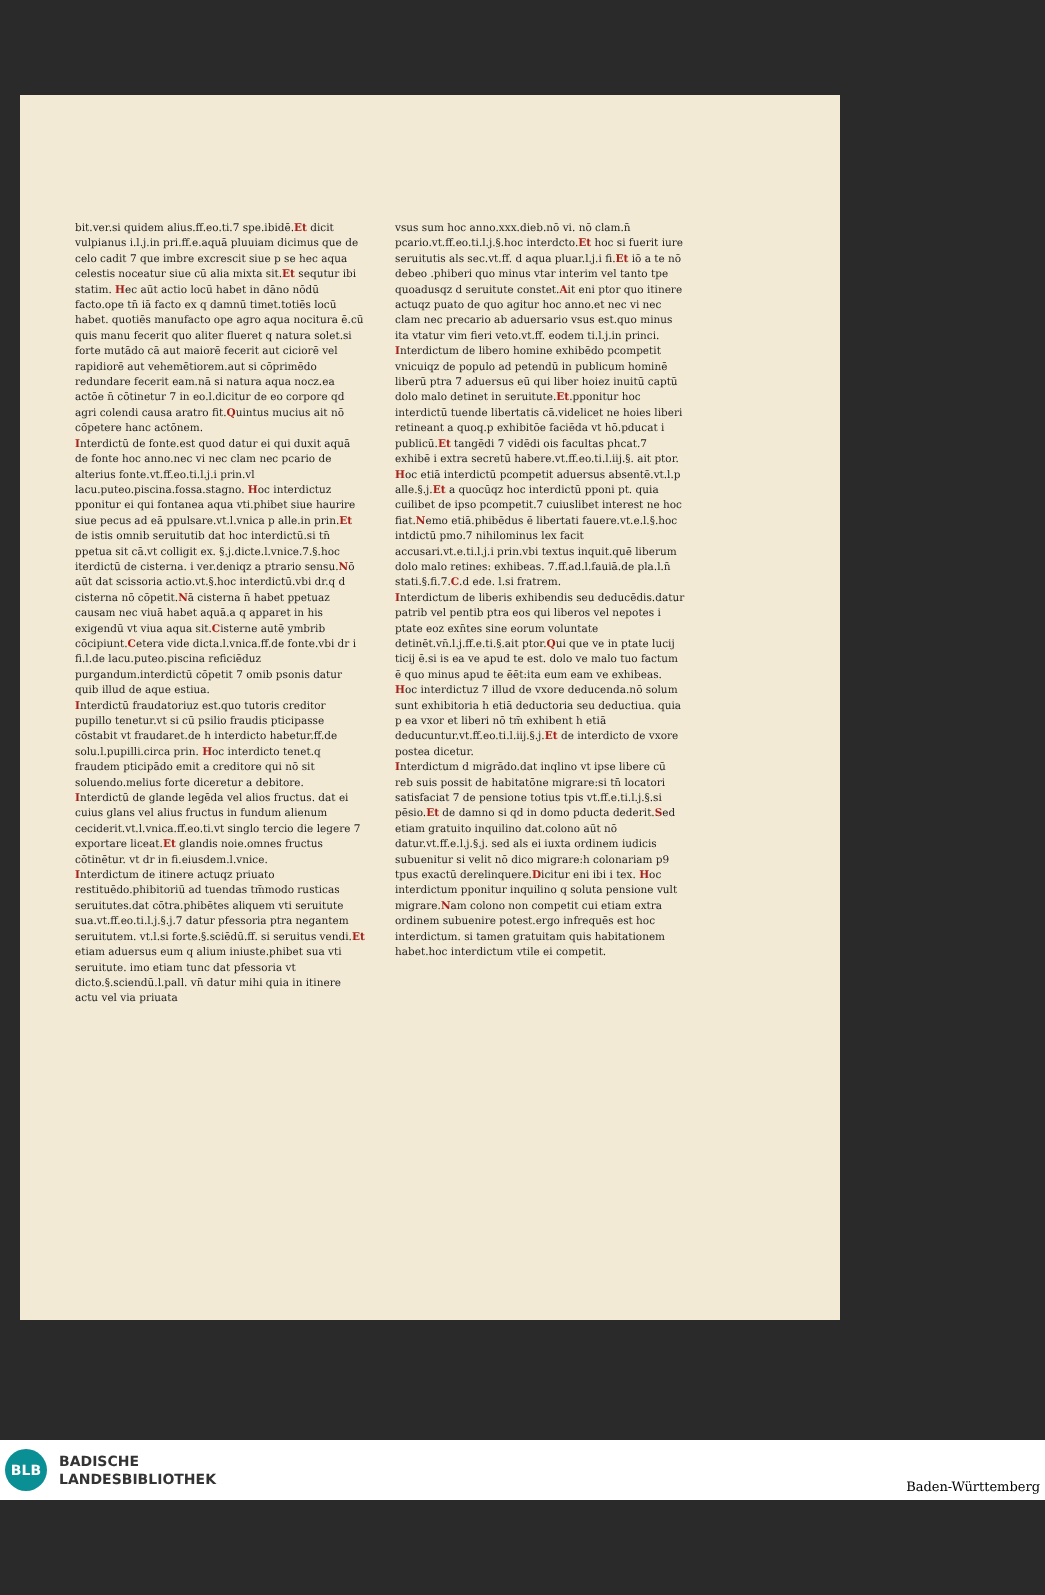bit.ver.si quidem alius.ff.eo.ti.7 spe.ibidē.Et dicit vulpianus i.l.j.in pri.ff.e.aquā pluuiam dicimus que de celo cadit 7 que imbre excrescit siue p se hec aqua celestis noceatur siue cū alia mixta sit.Et sequtur ibi statim. Hec aūt actio locū habet in dāno nōdū facto.ope tn̄ iā facto ex q damnū timet.totiēs locū habet. quotiēs manufacto ope agro aqua nocitura ē.cū quis manu fecerit quo aliter flueret q natura solet.si forte mutādo cā aut maiorē fecerit aut ciciorē vel rapidiorē aut vehemētiorem.aut si cōprimēdo redundare fecerit eam.nā si natura aqua nocz.ea actōe n̄ cōtinetur 7 in eo.l.dicitur de eo corpore qd agri colendi causa aratro fit.Quintus mucius ait nō cōpetere hanc actōnem.
Interdictū de fonte.est quod datur ei qui duxit aquā de fonte hoc anno.nec vi nec clam nec pcario de alterius fonte.vt.ff.eo.ti.l.j.i prin.vl lacu.puteo.piscina.fossa.stagno. Hoc interdictuz pponitur ei qui fontanea aqua vti.phibet siue haurire siue pecus ad eā ppulsare.vt.l.vnica p alle.in prin.Et de istis omnib seruitutib dat hoc interdictū.si tn̄ ppetua sit cā.vt colligit ex. §.j.dicte.l.vnice.7.§.hoc iterdictū de cisterna. i ver.deniqz a ptrario sensu.Nō aūt dat scissoria actio.vt.§.hoc interdictū.vbi dr.q d cisterna nō cōpetit.Nā cisterna n̄ habet ppetuaz causam nec viuā habet aquā.a q apparet in his exigendū vt viua aqua sit.Cisterne autē ymbrib cōcipiunt.Cetera vide dicta.l.vnica.ff.de fonte.vbi dr i fi.l.de lacu.puteo.piscina reficiēduz purgandum.interdictū cōpetit 7 omib psonis datur quib illud de aque estiua.
Interdictū fraudatoriuz est.quo tutoris creditor pupillo tenetur.vt si cū psilio fraudis pticipasse cōstabit vt fraudaret.de h interdicto habetur.ff.de solu.l.pupilli.circa prin. Hoc interdicto tenet.q fraudem pticipādo emit a creditore qui nō sit soluendo.melius forte diceretur a debitore.
Interdictū de glande legēda vel alios fructus. dat ei cuius glans vel alius fructus in fundum alienum ceciderit.vt.l.vnica.ff.eo.ti.vt singlo tercio die legere 7 exportare liceat.Et glandis noie.omnes fructus cōtinētur. vt dr in fi.eiusdem.l.vnice.
Interdictum de itinere actuqz priuato restituēdo.phibitoriū ad tuendas tm̄modo rusticas seruitutes.dat cōtra.phibētes aliquem vti seruitute sua.vt.ff.eo.ti.l.j.§.j.7 datur pfessoria ptra negantem seruitutem. vt.l.si forte.§.sciēdū.ff. si seruitus vendi.Et etiam aduersus eum q alium iniuste.phibet sua vti seruitute. imo etiam tunc dat pfessoria vt dicto.§.sciendū.l.pall. vn̄ datur mihi quia in itinere actu vel via priuata
vsus sum hoc anno.xxx.dieb.nō vi. nō clam.n̄ pcario.vt.ff.eo.ti.l.j.§.hoc interdcto.Et hoc si fuerit iure seruitutis als sec.vt.ff. d aqua pluar.l.j.i fi.Et iō a te nō debeo .phiberi quo minus vtar interim vel tanto tpe quoadusqz d seruitute constet.Ait eni ptor quo itinere actuqz puato de quo agitur hoc anno.et nec vi nec clam nec precario ab aduersario vsus est.quo minus ita vtatur vim fieri veto.vt.ff. eodem ti.l.j.in princi.
Interdictum de libero homine exhibēdo pcompetit vnicuiqz de populo ad petendū in publicum hominē liberū ptra 7 aduersus eū qui liber hoiez inuitū captū dolo malo detinet in seruitute.Et.pponitur hoc interdictū tuende libertatis cā.videlicet ne hoies liberi retineant a quoq.p exhibitōe faciēda vt hō.pducat i publicū.Et tangēdi 7 vidēdi ois facultas phcat.7 exhibē i extra secretū habere.vt.ff.eo.ti.l.iij.§. ait ptor. Hoc etiā interdictū pcompetit aduersus absentē.vt.l.p alle.§.j.Et a quocūqz hoc interdictū pponi pt. quia cuilibet de ipso pcompetit.7 cuiuslibet interest ne hoc fiat.Nemo etiā.phibēdus ē libertati fauere.vt.e.l.§.hoc intdictū pmo.7 nihilominus lex facit accusari.vt.e.ti.l.j.i prin.vbi textus inquit.quē liberum dolo malo retines: exhibeas. 7.ff.ad.l.fauiā.de pla.l.n̄ stati.§.fi.7.C.d ede. l.si fratrem.
Interdictum de liberis exhibendis seu deducēdis.datur patrib vel pentib ptra eos qui liberos vel nepotes i ptate eoz exn̄tes sine eorum voluntate detinēt.vn̄.l.j.ff.e.ti.§.ait ptor.Qui que ve in ptate lucij ticij ē.si is ea ve apud te est. dolo ve malo tuo factum ē quo minus apud te ēēt:ita eum eam ve exhibeas. Hoc interdictuz 7 illud de vxore deducenda.nō solum sunt exhibitoria h etiā deductoria seu deductiua. quia p ea vxor et liberi nō tm̄ exhibent h etiā deducuntur.vt.ff.eo.ti.l.iij.§.j.Et de interdicto de vxore postea dicetur.
Interdictum d migrādo.dat inqlino vt ipse libere cū reb suis possit de habitatōne migrare:si tn̄ locatori satisfaciat 7 de pensione totius tpis vt.ff.e.ti.l.j.§.si pēsio.Et de damno si qd in domo pducta dederit.Sed etiam gratuito inquilino dat.colono aūt nō datur.vt.ff.e.l.j.§.j. sed als ei iuxta ordinem iudicis subuenitur si velit nō dico migrare:h colonariam p9 tpus exactū derelinquere.Dicitur eni ibi i tex. Hoc interdictum pponitur inquilino q soluta pensione vult migrare.Nam colono non competit cui etiam extra ordinem subuenire potest.ergo infrequēs est hoc interdictum. si tamen gratuitam quis habitationem habet.hoc interdictum vtile ei competit.
BLB
BADISCHE
LANDESBIBLIOTHEK
Baden-Württemberg